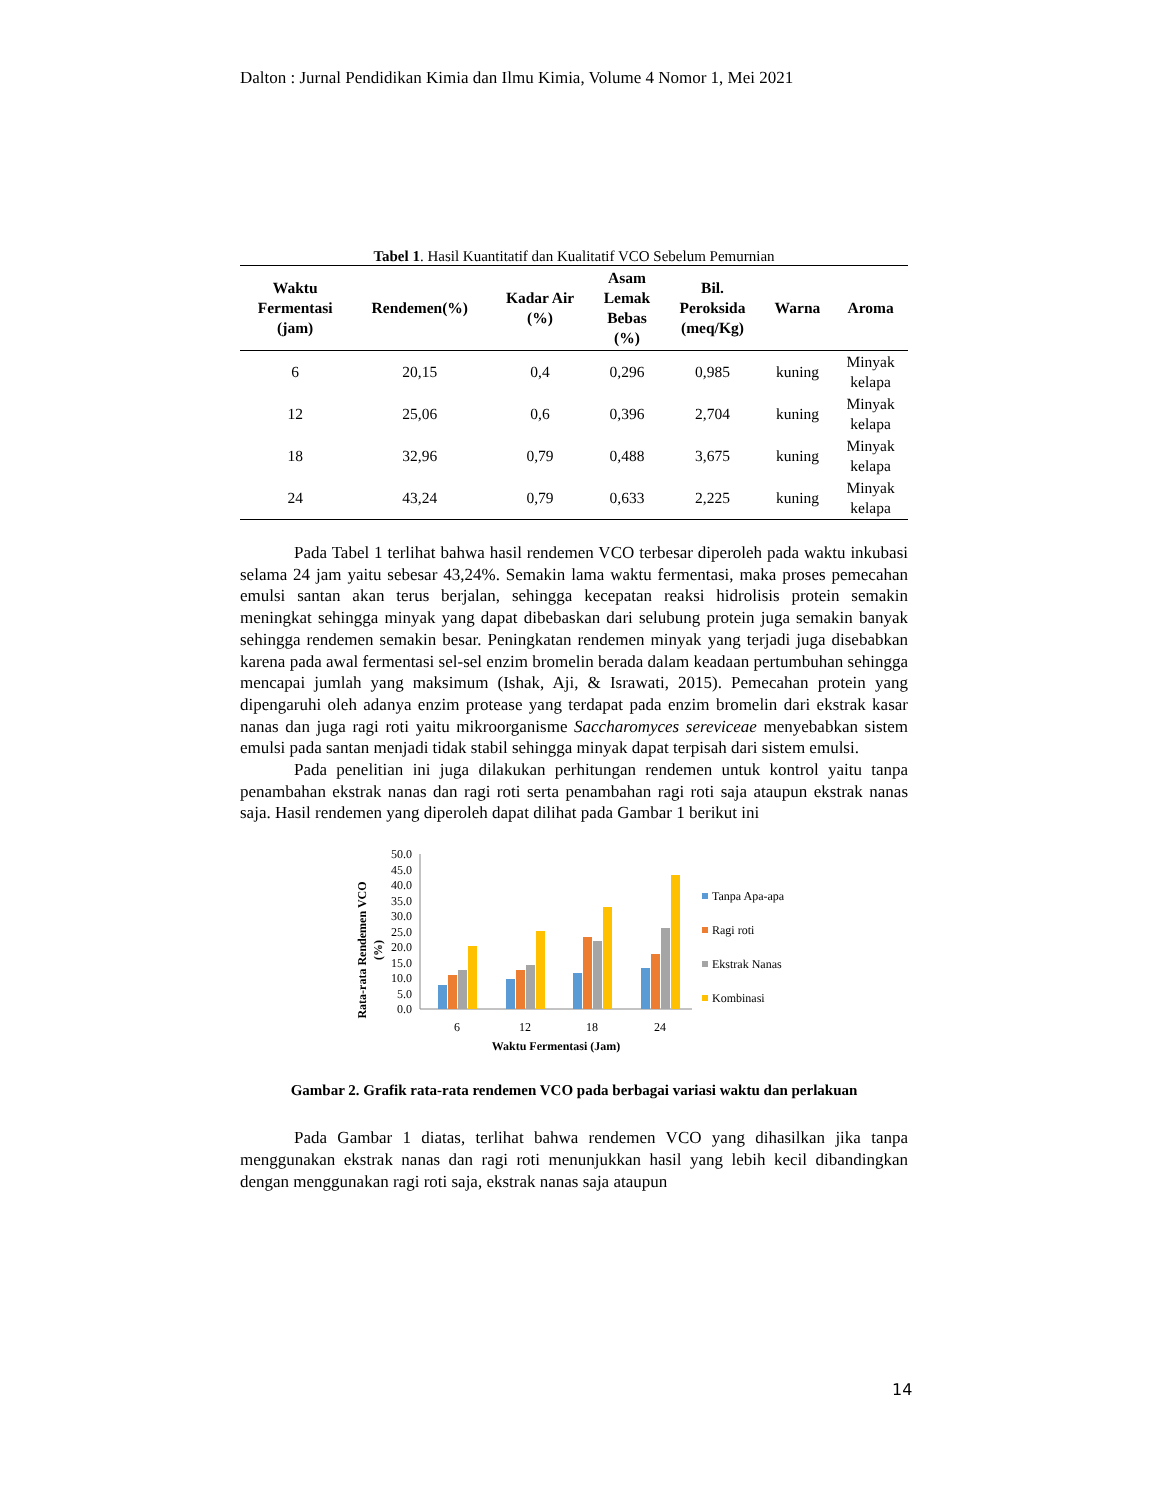Dalton : Jurnal Pendidikan Kimia dan Ilmu Kimia, Volume 4 Nomor 1, Mei 2021
Tabel 1. Hasil Kuantitatif dan Kualitatif VCO Sebelum Pemurnian
| Waktu Fermentasi (jam) | Rendemen(%) | Kadar Air (%) | Asam Lemak Bebas (%) | Bil. Peroksida (meq/Kg) | Warna | Aroma |
| --- | --- | --- | --- | --- | --- | --- |
| 6 | 20,15 | 0,4 | 0,296 | 0,985 | kuning | Minyak kelapa |
| 12 | 25,06 | 0,6 | 0,396 | 2,704 | kuning | Minyak kelapa |
| 18 | 32,96 | 0,79 | 0,488 | 3,675 | kuning | Minyak kelapa |
| 24 | 43,24 | 0,79 | 0,633 | 2,225 | kuning | Minyak kelapa |
Pada Tabel 1 terlihat bahwa hasil rendemen VCO terbesar diperoleh pada waktu inkubasi selama 24 jam yaitu sebesar 43,24%. Semakin lama waktu fermentasi, maka proses pemecahan emulsi santan akan terus berjalan, sehingga kecepatan reaksi hidrolisis protein semakin meningkat sehingga minyak yang dapat dibebaskan dari selubung protein juga semakin banyak sehingga rendemen semakin besar. Peningkatan rendemen minyak yang terjadi juga disebabkan karena pada awal fermentasi sel-sel enzim bromelin berada dalam keadaan pertumbuhan sehingga mencapai jumlah yang maksimum (Ishak, Aji, & Israwati, 2015). Pemecahan protein yang dipengaruhi oleh adanya enzim protease yang terdapat pada enzim bromelin dari ekstrak kasar nanas dan juga ragi roti yaitu mikroorganisme Saccharomyces sereviceae menyebabkan sistem emulsi pada santan menjadi tidak stabil sehingga minyak dapat terpisah dari sistem emulsi.
Pada penelitian ini juga dilakukan perhitungan rendemen untuk kontrol yaitu tanpa penambahan ekstrak nanas dan ragi roti serta penambahan ragi roti saja ataupun ekstrak nanas saja. Hasil rendemen yang diperoleh dapat dilihat pada Gambar 1 berikut ini
Rata-rata Rendemen VCO
(%)
50.0
45.0
40.0
35.0
30.0
25.0
20.0
15.0
10.0
5.0
0.0
6
12
18
24
Waktu Fermentasi (Jam)
Tanpa Apa-apa
Ragi roti
Ekstrak Nanas
Kombinasi
Gambar 2. Grafik rata-rata rendemen VCO pada berbagai variasi waktu dan perlakuan
Pada Gambar 1 diatas, terlihat bahwa rendemen VCO yang dihasilkan jika tanpa menggunakan ekstrak nanas dan ragi roti menunjukkan hasil yang lebih kecil dibandingkan dengan menggunakan ragi roti saja, ekstrak nanas saja ataupun
14